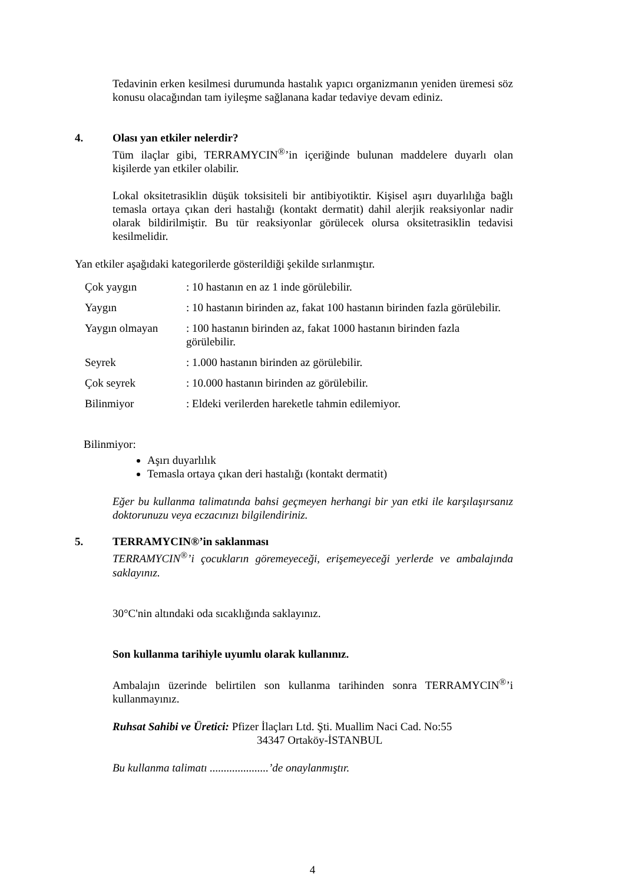Tedavinin erken kesilmesi durumunda hastalık yapıcı organizmanın yeniden üremesi söz konusu olacağından tam iyileşme sağlanana kadar tedaviye devam ediniz.
4. Olası yan etkiler nelerdir?
Tüm ilaçlar gibi, TERRAMYCIN<sup>®</sup>’in içeriğinde bulunan maddelere duyarlı olan kişilerde yan etkiler olabilir.
Lokal oksitetrasiklin düşük toksisiteli bir antibiyotiktir. Kişisel aşırı duyarlılığa bağlı temasla ortaya çıkan deri hastalığı (kontakt dermatit) dahil alerjik reaksiyonlar nadir olarak bildirilmiştir. Bu tür reaksiyonlar görülecek olursa oksitetrasiklin tedavisi kesilmelidir.
Yan etkiler aşağıdaki kategorilerde gösterildiği şekilde sırlanmıştır.
| Çok yaygın | : 10 hastanın en az 1 inde görülebilir. |
| Yaygın | : 10 hastanın birinden az, fakat 100 hastanın birinden fazla görülebilir. |
| Yaygın olmayan | : 100 hastanın birinden az, fakat 1000 hastanın birinden fazla görülebilir. |
| Seyrek | : 1.000 hastanın birinden az görülebilir. |
| Çok seyrek | : 10.000 hastanın birinden az görülebilir. |
| Bilinmiyor | : Eldeki verilerden hareketle tahmin edilemiyor. |
Bilinmiyor:
Aşırı duyarlılık
Temasla ortaya çıkan deri hastalığı (kontakt dermatit)
Eğer bu kullanma talimatında bahsi geçmeyen herhangi bir yan etki ile karşılaşırsanız doktorunuzu veya eczacınızı bilgilendiriniz.
5. TERRAMYCIN®’in saklanması
TERRAMYCIN<sup>®</sup>’i çocukların göremeyeceği, erişemeyeceği yerlerde ve ambalajında saklayınız.
30°C'nin altındaki oda sıcaklığında saklayınız.
Son kullanma tarihiyle uyumlu olarak kullanınız.
Ambalajın üzerinde belirtilen son kullanma tarihinden sonra TERRAMYCIN<sup>®</sup>’i kullanmayınız.
Ruhsat Sahibi ve Üretici: Pfizer İlaçları Ltd. Şti. Muallim Naci Cad. No:55
34347 Ortaköy-İSTANBUL
Bu kullanma talimatı .....................’de onaylanmıştır.
4